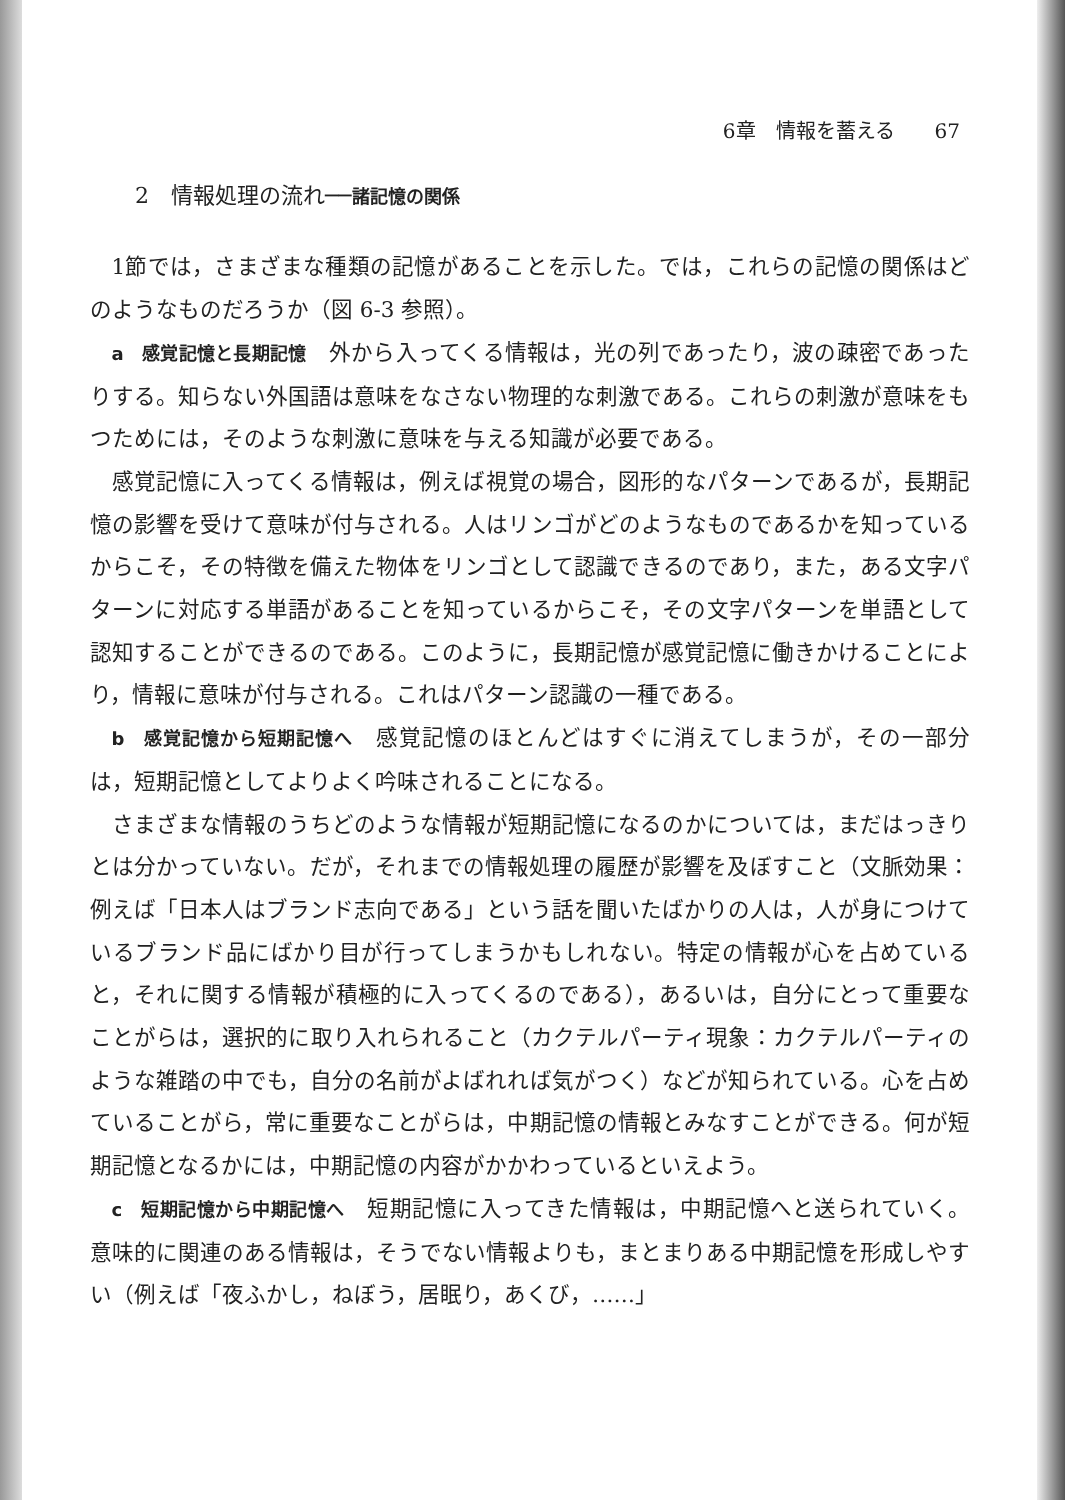6章　情報を蓄える　　67
2　情報処理の流れ──諸記憶の関係
1節では，さまざまな種類の記憶があることを示した。では，これらの記憶の関係はどのようなものだろうか（図 6-3 参照）。
a　感覚記憶と長期記憶　外から入ってくる情報は，光の列であったり，波の疎密であったりする。知らない外国語は意味をなさない物理的な刺激である。これらの刺激が意味をもつためには，そのような刺激に意味を与える知識が必要である。
感覚記憶に入ってくる情報は，例えば視覚の場合，図形的なパターンであるが，長期記憶の影響を受けて意味が付与される。人はリンゴがどのようなものであるかを知っているからこそ，その特徴を備えた物体をリンゴとして認識できるのであり，また，ある文字パターンに対応する単語があることを知っているからこそ，その文字パターンを単語として認知することができるのである。このように，長期記憶が感覚記憶に働きかけることにより，情報に意味が付与される。これはパターン認識の一種である。
b　感覚記憶から短期記憶へ　感覚記憶のほとんどはすぐに消えてしまうが，その一部分は，短期記憶としてよりよく吟味されることになる。
さまざまな情報のうちどのような情報が短期記憶になるのかについては，まだはっきりとは分かっていない。だが，それまでの情報処理の履歴が影響を及ぼすこと（文脈効果：例えば「日本人はブランド志向である」という話を聞いたばかりの人は，人が身につけているブランド品にばかり目が行ってしまうかもしれない。特定の情報が心を占めていると，それに関する情報が積極的に入ってくるのである），あるいは，自分にとって重要なことがらは，選択的に取り入れられること（カクテルパーティ現象：カクテルパーティのような雑踏の中でも，自分の名前がよばれれば気がつく）などが知られている。心を占めていることがら，常に重要なことがらは，中期記憶の情報とみなすことができる。何が短期記憶となるかには，中期記憶の内容がかかわっているといえよう。
c　短期記憶から中期記憶へ　短期記憶に入ってきた情報は，中期記憶へと送られていく。意味的に関連のある情報は，そうでない情報よりも，まとまりある中期記憶を形成しやすい（例えば「夜ふかし，ねぼう，居眠り，あくび，……」